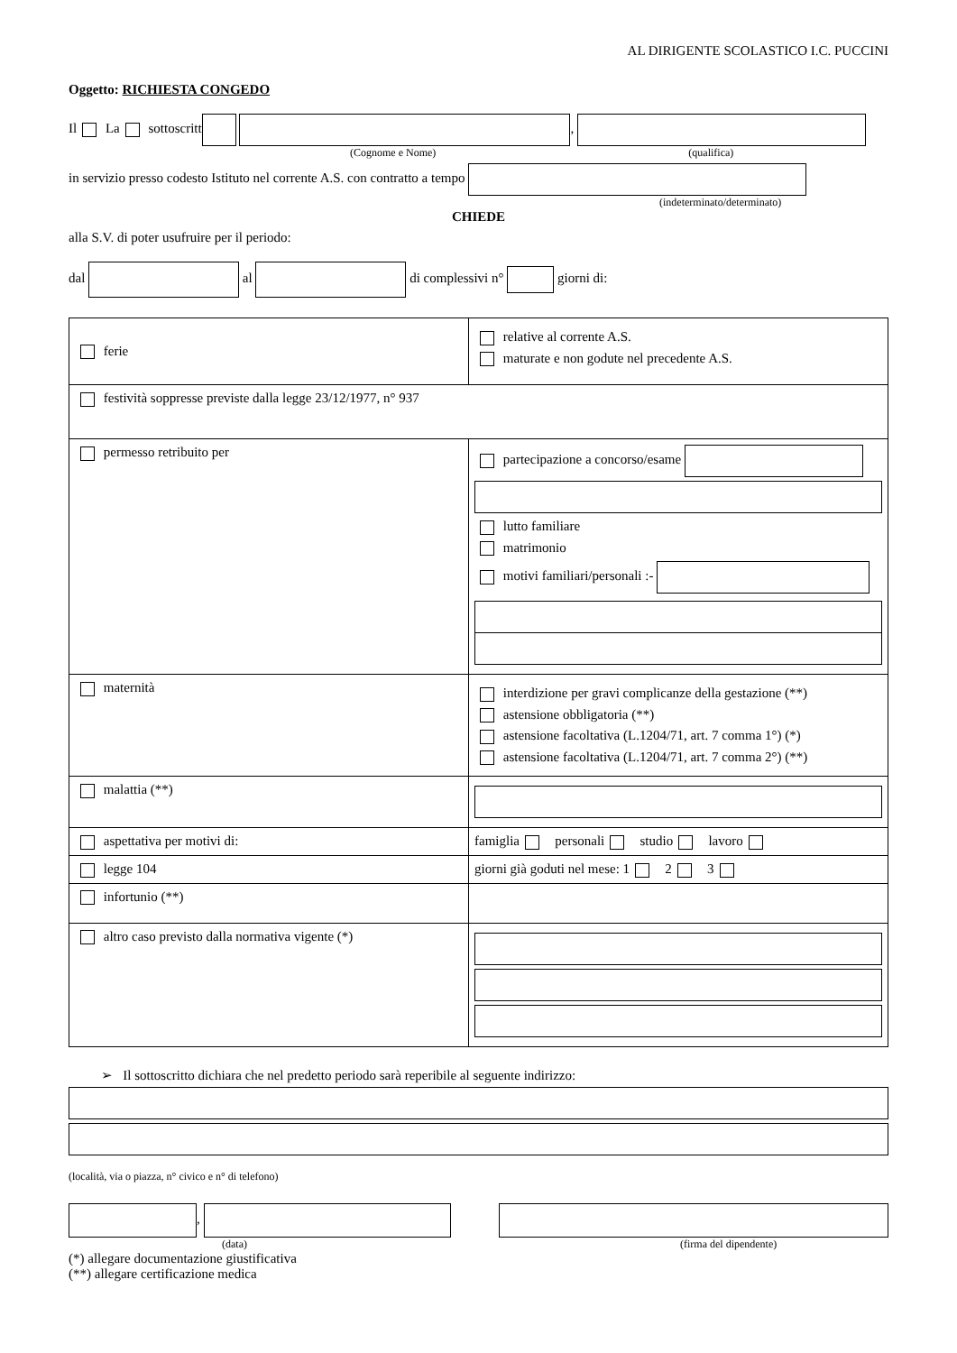AL DIRIGENTE SCOLASTICO I.C. PUCCINI
Oggetto: RICHIESTA CONGEDO
Il La sottoscritt ,
(Cognome e Nome) (qualifica)
in servizio presso codesto Istituto nel corrente A.S. con contratto a tempo
(indeterminato/determinato)
CHIEDE
alla S.V. di poter usufruire per il periodo:
dal al di complessivi n° giorni di:
| ferie | relative al corrente A.S. maturate e non godute nel precedente A.S. |
| festività soppresse previste dalla legge 23/12/1977, n° 937 | |
| permesso retribuito per | partecipazione a concorso/esame lutto familiare matrimonio motivi familiari/personali :- |
| maternità | interdizione per gravi complicanze della gestazione (**) astensione obbligatoria (**) astensione facoltativa (L.1204/71, art. 7 comma 1°) (*) astensione facoltativa (L.1204/71, art. 7 comma 2°) (**) |
| malattia (**) | |
| aspettativa per motivi di: | famiglia personali studio lavoro |
| legge 104 | giorni già goduti nel mese: 1 2 3 |
| infortunio (**) | |
| altro caso previsto dalla normativa vigente (*) | |
➢ Il sottoscritto dichiara che nel predetto periodo sarà reperibile al seguente indirizzo:
(località, via o piazza, n° civico e n° di telefono)
,
(data) (firma del dipendente)
(*) allegare documentazione giustificativa
(**) allegare certificazione medica